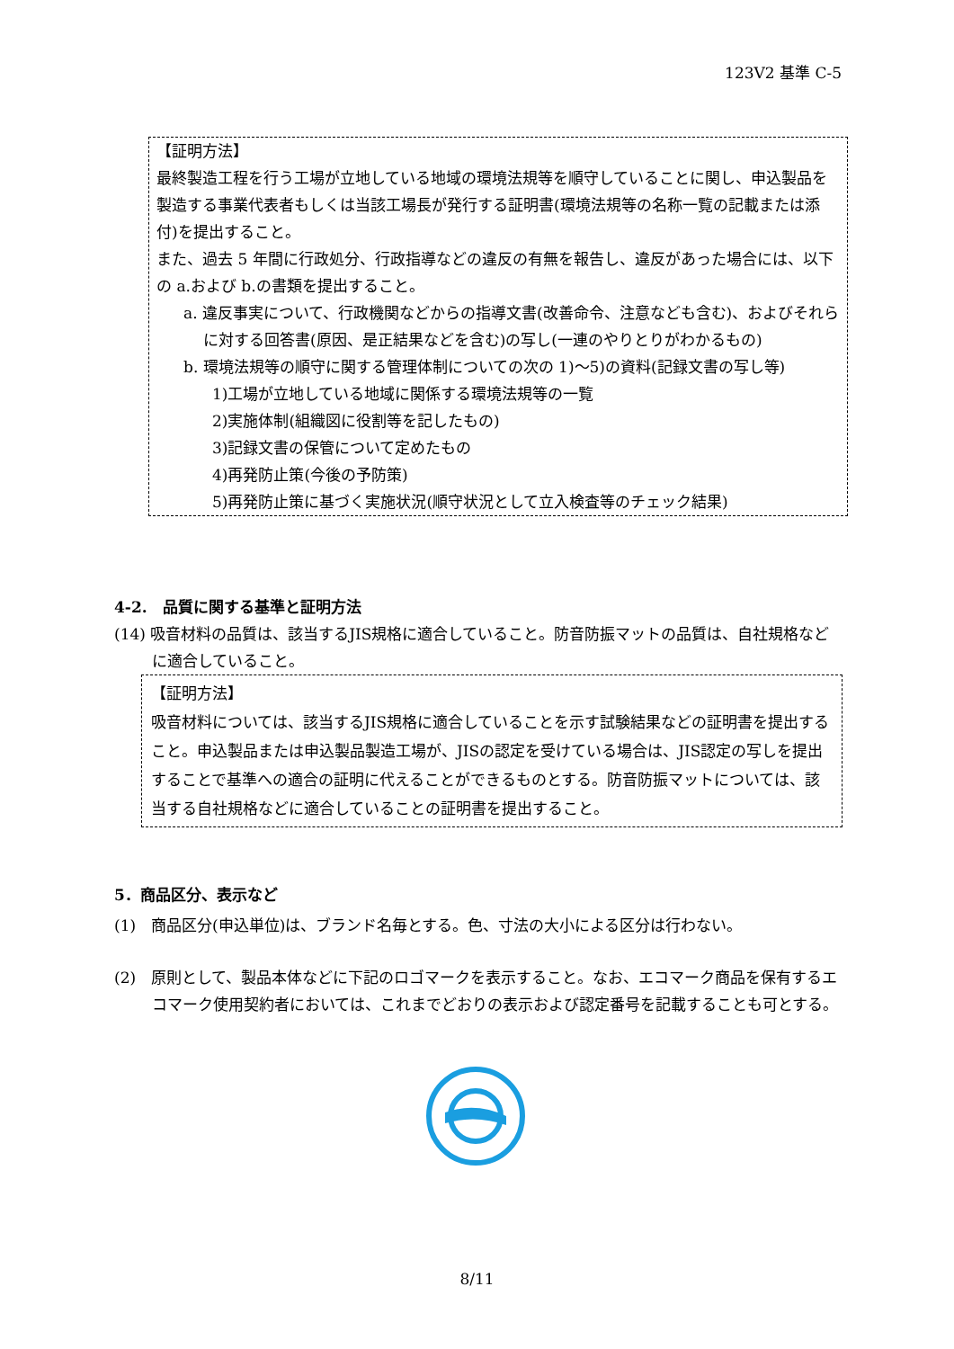123V2 基準 C-5
【証明方法】
最終製造工程を行う工場が立地している地域の環境法規等を順守していることに関し、申込製品を製造する事業代表者もしくは当該工場長が発行する証明書(環境法規等の名称一覧の記載または添付)を提出すること。
また、過去 5 年間に行政処分、行政指導などの違反の有無を報告し、違反があった場合には、以下の a.および b.の書類を提出すること。
a. 違反事実について、行政機関などからの指導文書(改善命令、注意なども含む)、およびそれらに対する回答書(原因、是正結果などを含む)の写し(一連のやりとりがわかるもの)
b. 環境法規等の順守に関する管理体制についての次の 1)～5)の資料(記録文書の写し等)
1)工場が立地している地域に関係する環境法規等の一覧
2)実施体制(組織図に役割等を記したもの)
3)記録文書の保管について定めたもの
4)再発防止策(今後の予防策)
5)再発防止策に基づく実施状況(順守状況として立入検査等のチェック結果)
4-2.　品質に関する基準と証明方法
(14) 吸音材料の品質は、該当するJIS規格に適合していること。防音防振マットの品質は、自社規格などに適合していること。
【証明方法】
吸音材料については、該当するJIS規格に適合していることを示す試験結果などの証明書を提出すること。申込製品または申込製品製造工場が、JISの認定を受けている場合は、JIS認定の写しを提出することで基準への適合の証明に代えることができるものとする。防音防振マットについては、該当する自社規格などに適合していることの証明書を提出すること。
5．商品区分、表示など
(1)　商品区分(申込単位)は、ブランド名毎とする。色、寸法の大小による区分は行わない。
(2)　原則として、製品本体などに下記のロゴマークを表示すること。なお、エコマーク商品を保有するエコマーク使用契約者においては、これまでどおりの表示および認定番号を記載することも可とする。
8/11